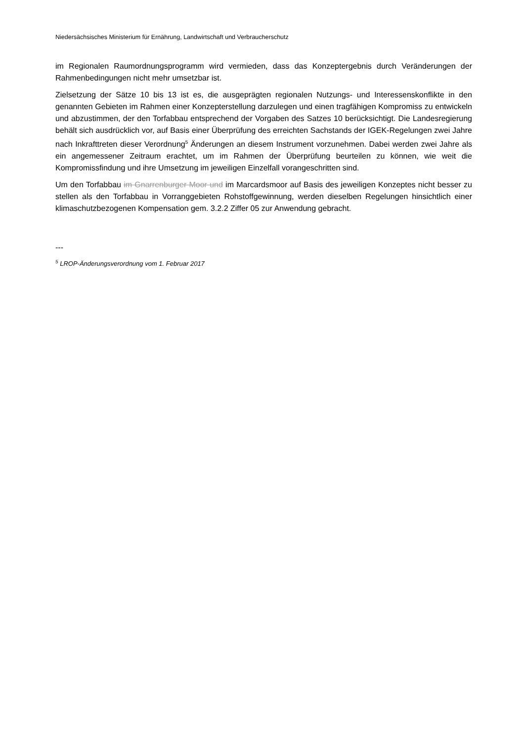Niedersächsisches Ministerium für Ernährung, Landwirtschaft und Verbraucherschutz
im Regionalen Raumordnungsprogramm wird vermieden, dass das Konzeptergebnis durch Veränderungen der Rahmenbedingungen nicht mehr umsetzbar ist.
Zielsetzung der Sätze 10 bis 13 ist es, die ausgeprägten regionalen Nutzungs- und Interessenskonflikte in den genannten Gebieten im Rahmen einer Konzepterstellung darzulegen und einen tragfähigen Kompromiss zu entwickeln und abzustimmen, der den Torfabbau entsprechend der Vorgaben des Satzes 10 berücksichtigt. Die Landesregierung behält sich ausdrücklich vor, auf Basis einer Überprüfung des erreichten Sachstands der IGEK-Regelungen zwei Jahre nach Inkrafttreten dieser Verordnung<sup>5</sup> Änderungen an diesem Instrument vorzunehmen. Dabei werden zwei Jahre als ein angemessener Zeitraum erachtet, um im Rahmen der Überprüfung beurteilen zu können, wie weit die Kompromissfindung und ihre Umsetzung im jeweiligen Einzelfall vorangeschritten sind.
Um den Torfabbau im Gnarrenburger Moor und im Marcardsmoor auf Basis des jeweiligen Konzeptes nicht besser zu stellen als den Torfabbau in Vorranggebieten Rohstoffgewinnung, werden dieselben Regelungen hinsichtlich einer klimaschutzbezogenen Kompensation gem. 3.2.2 Ziffer 05 zur Anwendung gebracht.
---
<sup>5</sup> LROP-Änderungsverordnung vom 1. Februar 2017